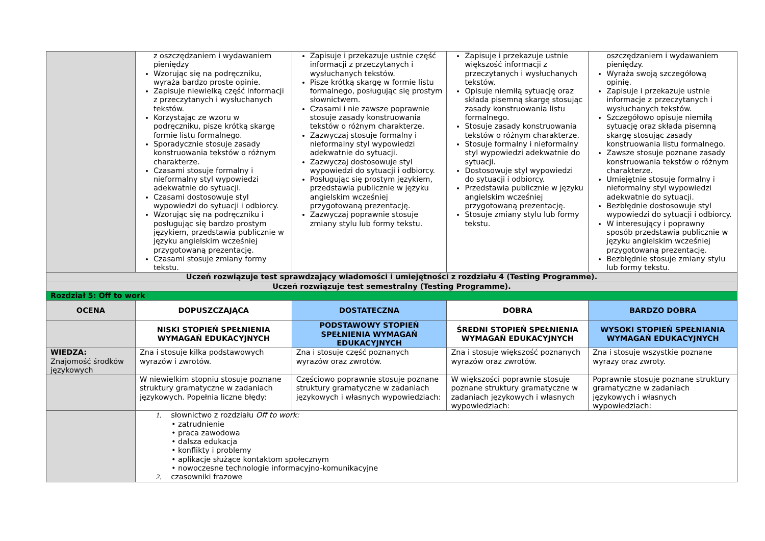| | z oszczędzaniem i wydawaniem pieniędzy Wzorując się na podręczniku, wyraża bardzo proste opinie. Zapisuje niewielką część informacji z przeczytanych i wysłuchanych tekstów. Korzystając ze wzoru w podręczniku, pisze krótką skargę formie listu formalnego. Sporadycznie stosuje zasady konstruowania tekstów o różnym charakterze. Czasami stosuje formalny i nieformalny styl wypowiedzi adekwatnie do sytuacji. Czasami dostosowuje styl wypowiedzi do sytuacji i odbiorcy. Wzorując się na podręczniku i posługując się bardzo prostym językiem, przedstawia publicznie w języku angielskim wcześniej przygotowaną prezentację. Czasami stosuje zmiany formy tekstu. | Zapisuje i przekazuje ustnie część informacji z przeczytanych i wysłuchanych tekstów. Pisze krótką skargę w formie listu formalnego, posługując się prostym słownictwem. Czasami i nie zawsze poprawnie stosuje zasady konstruowania tekstów o różnym charakterze. Zazwyczaj stosuje formalny i nieformalny styl wypowiedzi adekwatnie do sytuacji. Zazwyczaj dostosowuje styl wypowiedzi do sytuacji i odbiorcy. Posługując się prostym językiem, przedstawia publicznie w języku angielskim wcześniej przygotowaną prezentację. Zazwyczaj poprawnie stosuje zmiany stylu lub formy tekstu. | Zapisuje i przekazuje ustnie większość informacji z przeczytanych i wysłuchanych tekstów. Opisuje niemiłą sytuację oraz składa pisemną skargę stosując zasady konstruowania listu formalnego. Stosuje zasady konstruowania tekstów o różnym charakterze. Stosuje formalny i nieformalny styl wypowiedzi adekwatnie do sytuacji. Dostosowuje styl wypowiedzi do sytuacji i odbiorcy. Przedstawia publicznie w języku angielskim wcześniej przygotowaną prezentację. Stosuje zmiany stylu lub formy tekstu. | oszczędzaniem i wydawaniem pieniędzy. Wyraża swoją szczegółową opinię. Zapisuje i przekazuje ustnie informacje z przeczytanych i wysłuchanych tekstów. Szczegółowo opisuje niemiłą sytuację oraz składa pisemną skargę stosując zasady konstruowania listu formalnego. Zawsze stosuje poznane zasady konstruowania tekstów o różnym charakterze. Umiejętnie stosuje formalny i nieformalny styl wypowiedzi adekwatnie do sytuacji. Bezbłędnie dostosowuje styl wypowiedzi do sytuacji i odbiorcy. W interesujący i poprawny sposób przedstawia publicznie w języku angielskim wcześniej przygotowaną prezentację. Bezbłędnie stosuje zmiany stylu lub formy tekstu. |
| Uczeń rozwiązuje test sprawdzający wiadomości i umiejętności z rozdziału 4 (Testing Programme). | | | | |
| Uczeń rozwiązuje test semestralny (Testing Programme). | | | | |
| Rozdział 5: Off to work | | | | |
| OCENA | DOPUSZCZAJĄCA | DOSTATECZNA | DOBRA | BARDZO DOBRA |
| | NISKI STOPIEŃ SPEŁNIENIA WYMAGAŃ EDUKACYJNYCH | PODSTAWOWY STOPIEŃ SPEŁNIENIA WYMAGAŃ EDUKACYJNYCH | ŚREDNI STOPIEŃ SPEŁNIENIA WYMAGAŃ EDUKACYJNYCH | WYSOKI STOPIEŃ SPEŁNIANIA WYMAGAŃ EDUKACYJNYCH |
| WIEDZA: Znajomość środków językowych | Zna i stosuje kilka podstawowych wyrazów i zwrotów. | Zna i stosuje część poznanych wyrazów oraz zwrotów. | Zna i stosuje większość poznanych wyrazów oraz zwrotów. | Zna i stosuje wszystkie poznane wyrazy oraz zwroty. |
| | W niewielkim stopniu stosuje poznane struktury gramatyczne w zadaniach językowych. Popełnia liczne błędy: | Częściowo poprawnie stosuje poznane struktury gramatyczne w zadaniach językowych i własnych wypowiedziach: | W większości poprawnie stosuje poznane struktury gramatyczne w zadaniach językowych i własnych wypowiedziach: | Poprawnie stosuje poznane struktury gramatyczne w zadaniach językowych i własnych wypowiedziach: |
| | 1. słownictwo z rozdziału Off to work: • zatrudnienie • praca zawodowa • dalsza edukacja • konflikty i problemy • aplikacje służące kontaktom społecznym • nowoczesne technologie informacyjno-komunikacyjne 2. czasowniki frazowe | | | |